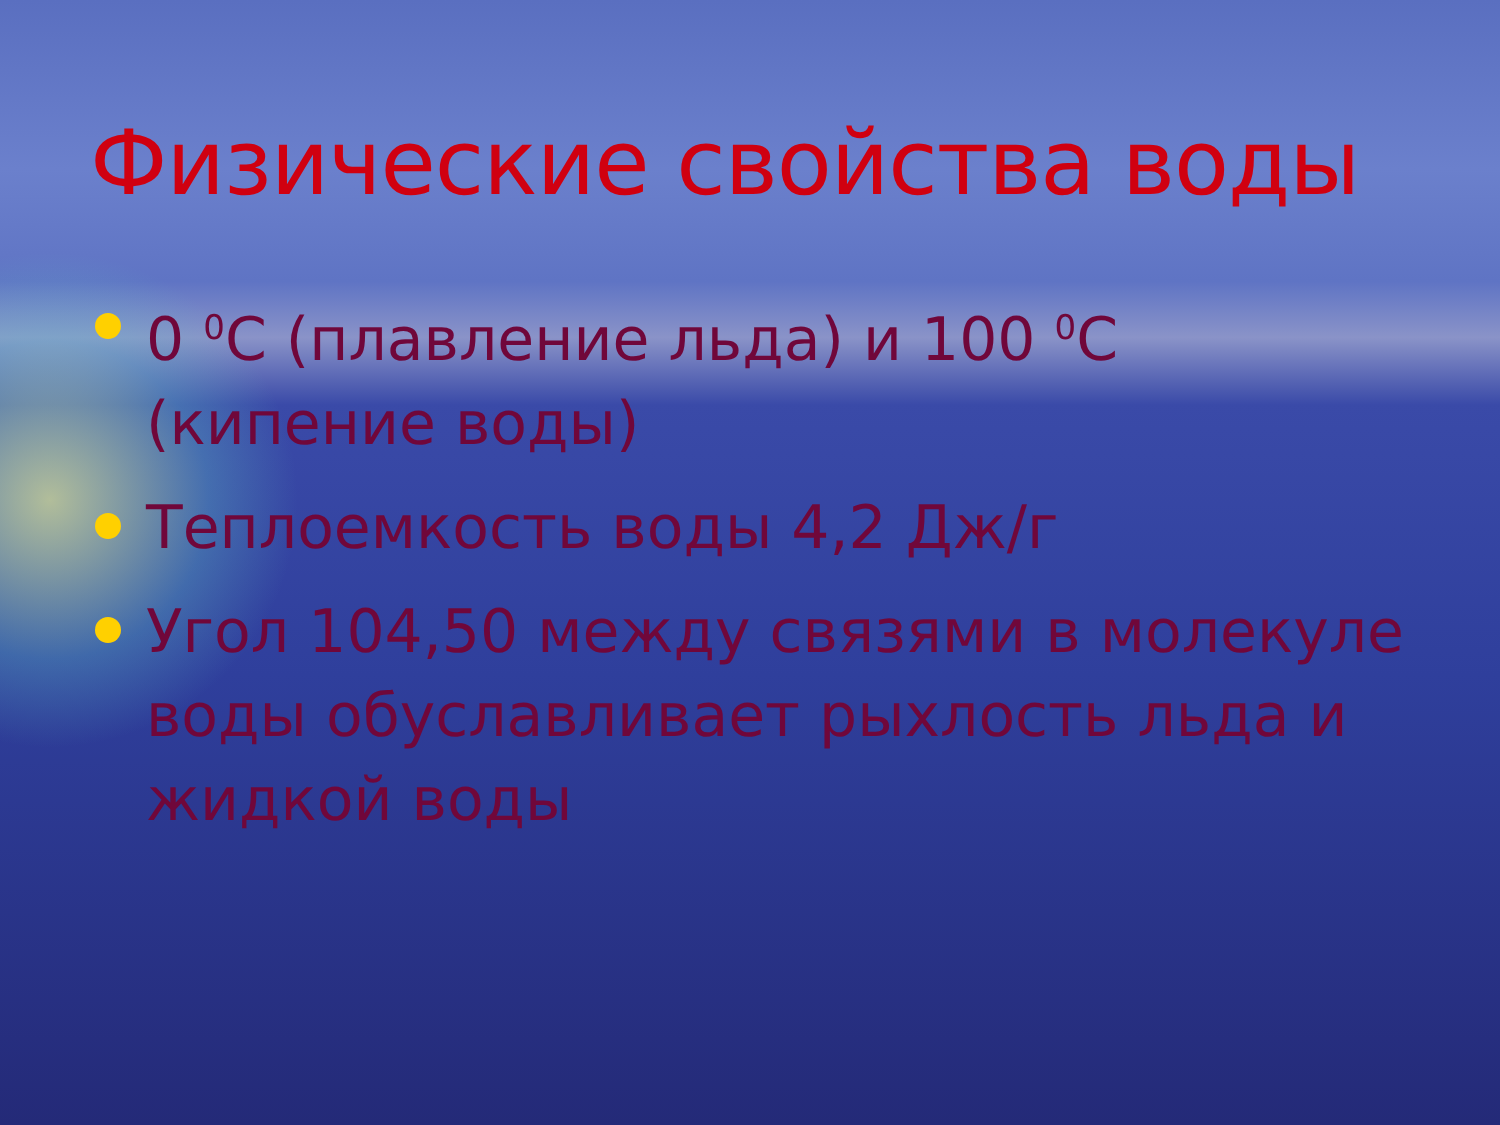Физические свойства воды
0 <sup>0</sup>C (плавление льда) и 100 <sup>0</sup>C (кипение воды)
Теплоемкость воды 4,2 Дж/г
Угол 104,50 между связями в молекуле воды обуславливает рыхлость льда и жидкой воды